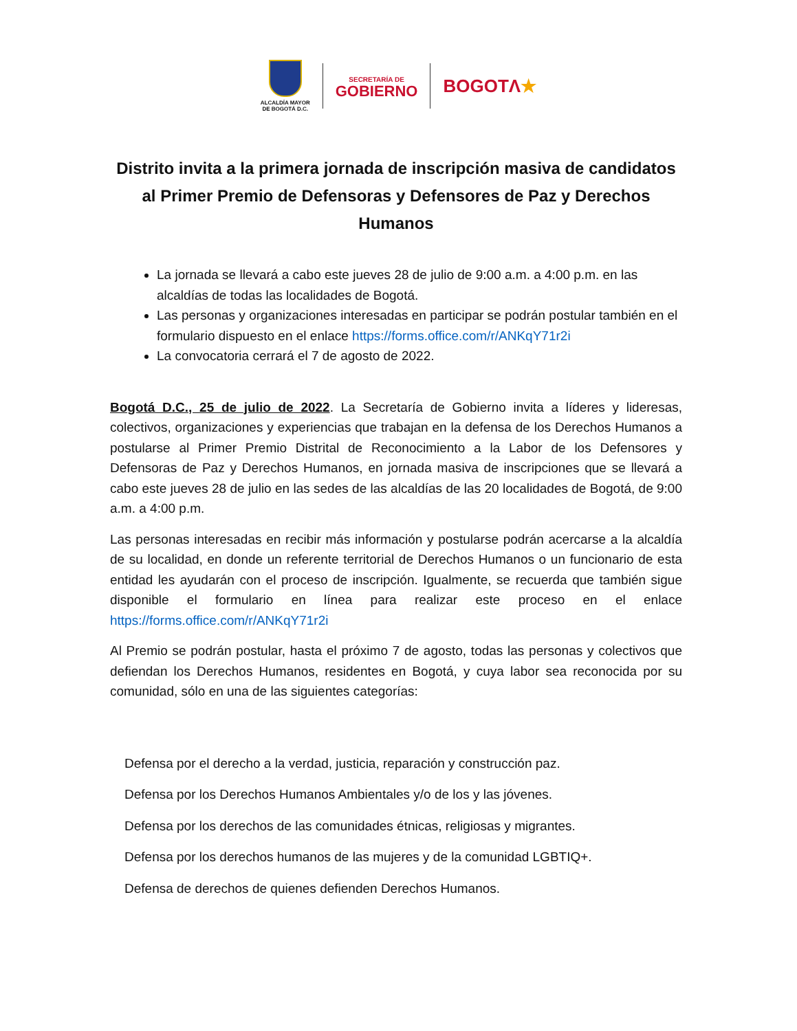ALCALDÍA MAYOR
DE BOGOTÁ D.C.
SECRETARÍA DE
GOBIERNO
BOGOTΛ★
Distrito invita a la primera jornada de inscripción masiva de candidatos al Primer Premio de Defensoras y Defensores de Paz y Derechos Humanos
La jornada se llevará a cabo este jueves 28 de julio de 9:00 a.m. a 4:00 p.m. en las alcaldías de todas las localidades de Bogotá.
Las personas y organizaciones interesadas en participar se podrán postular también en el formulario dispuesto en el enlace https://forms.office.com/r/ANKqY71r2i
La convocatoria cerrará el 7 de agosto de 2022.
Bogotá D.C., 25 de julio de 2022. La Secretaría de Gobierno invita a líderes y lideresas, colectivos, organizaciones y experiencias que trabajan en la defensa de los Derechos Humanos a postularse al Primer Premio Distrital de Reconocimiento a la Labor de los Defensores y Defensoras de Paz y Derechos Humanos, en jornada masiva de inscripciones que se llevará a cabo este jueves 28 de julio en las sedes de las alcaldías de las 20 localidades de Bogotá, de 9:00 a.m. a 4:00 p.m.
Las personas interesadas en recibir más información y postularse podrán acercarse a la alcaldía de su localidad, en donde un referente territorial de Derechos Humanos o un funcionario de esta entidad les ayudarán con el proceso de inscripción. Igualmente, se recuerda que también sigue disponible el formulario en línea para realizar este proceso en el enlace https://forms.office.com/r/ANKqY71r2i
Al Premio se podrán postular, hasta el próximo 7 de agosto, todas las personas y colectivos que defiendan los Derechos Humanos, residentes en Bogotá, y cuya labor sea reconocida por su comunidad, sólo en una de las siguientes categorías:
Defensa por el derecho a la verdad, justicia, reparación y construcción paz.
Defensa por los Derechos Humanos Ambientales y/o de los y las jóvenes.
Defensa por los derechos de las comunidades étnicas, religiosas y migrantes.
Defensa por los derechos humanos de las mujeres y de la comunidad LGBTIQ+.
Defensa de derechos de quienes defienden Derechos Humanos.